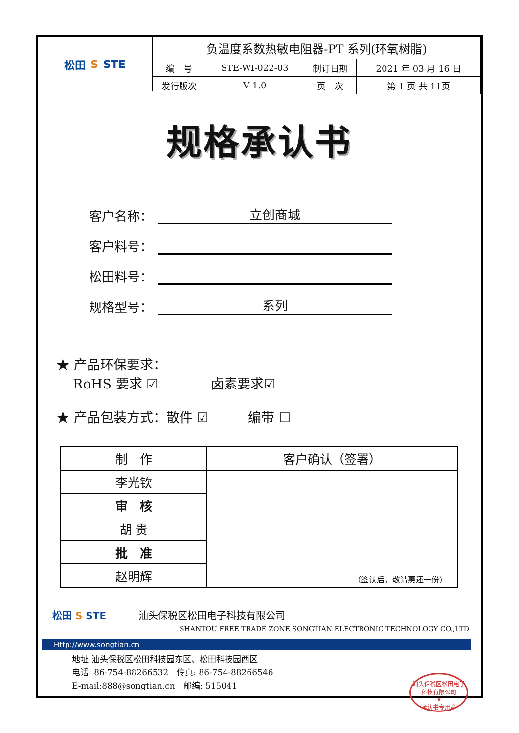松田 S STE
| 负温度系数热敏电阻器-PT 系列(环氧树脂) | | | |
| 编 号 | STE-WI-022-03 | 制订日期 | 2021 年 03 月 16 日 |
| 发行版次 | V 1.0 | 页 次 | 第 1 页 共 11页 |
规格承认书
客户名称： 立创商城
客户料号：
松田料号：
规格型号： 系列
★ 产品环保要求：
RoHS 要求 ☑　　　　卤素要求☑
★ 产品包装方式：散件 ☑　　　编带 ☐
| 制 作 | 客户确认（签署） |
| --- | --- |
| 李光钦 | （签认后，敬请惠还一份） |
| 审 核 | |
| 胡 贵 | |
| 批 准 | |
| 赵明辉 | |
松田 S STE 汕头保税区松田电子科技有限公司
SHANTOU FREE TRADE ZONE SONGTIAN ELECTRONIC TECHNOLOGY CO.,LTD
Http://www.songtian.cn
地址:汕头保税区松田科技园东区、松田科技园西区
电话: 86-754-88266532　传真: 86-754-88266546
E-mail:888@songtian.cn　邮编: 515041
汕头保税区松田电子科技有限公司
★
承认书专用章